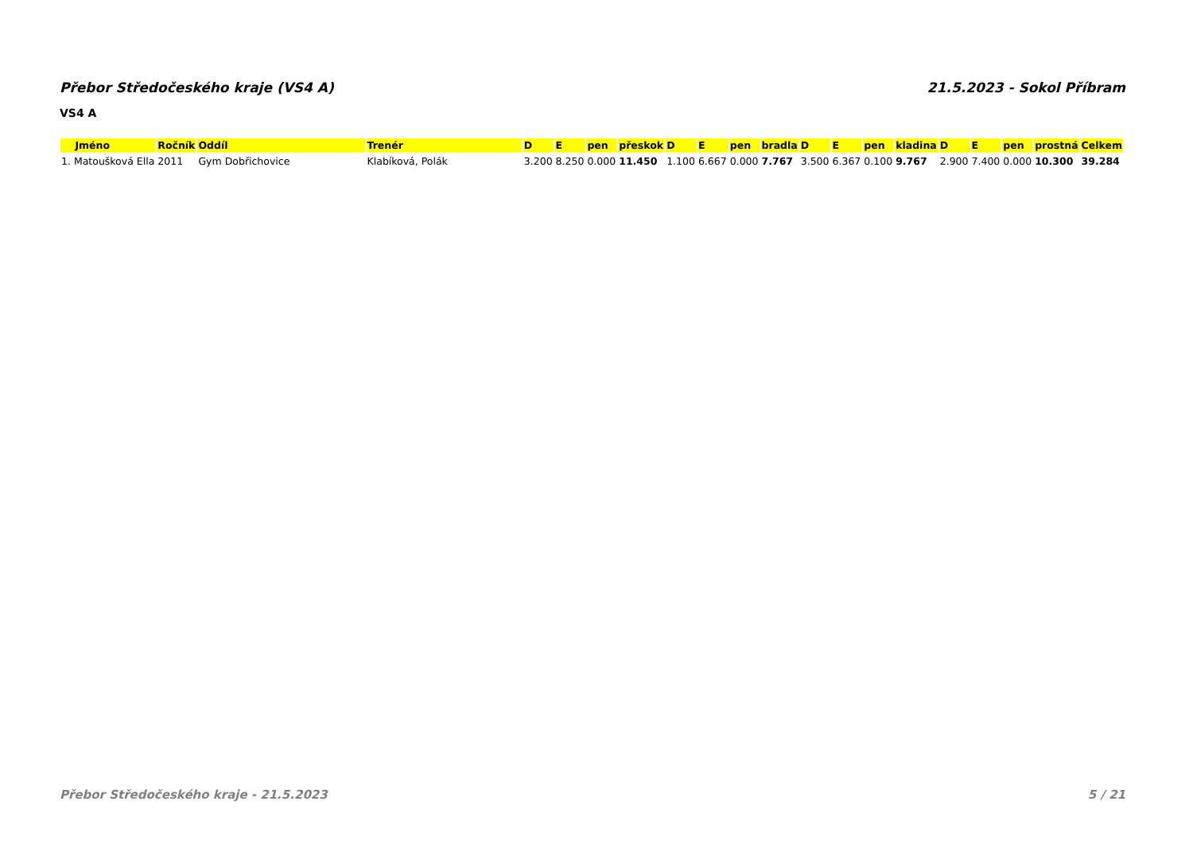Přebor Středočeského kraje (VS4 A) 21.5.2023 - Sokol Příbram
VS4 A
| Jméno | Ročník | Oddíl | Trenér | D | E | pen | přeskok | D | E | pen | bradla | D | E | pen | kladina | D | E | pen | prostná | Celkem |
| --- | --- | --- | --- | --- | --- | --- | --- | --- | --- | --- | --- | --- | --- | --- | --- | --- | --- | --- | --- | --- |
| 1. Matoušková Ella | 2011 | Gym Dobřichovice | Klabíková, Polák | 3.200 | 8.250 | 0.000 | 11.450 | 1.100 | 6.667 | 0.000 | 7.767 | 3.500 | 6.367 | 0.100 | 9.767 | 2.900 | 7.400 | 0.000 | 10.300 | 39.284 |
Přebor Středočeského kraje - 21.5.2023 5 / 21